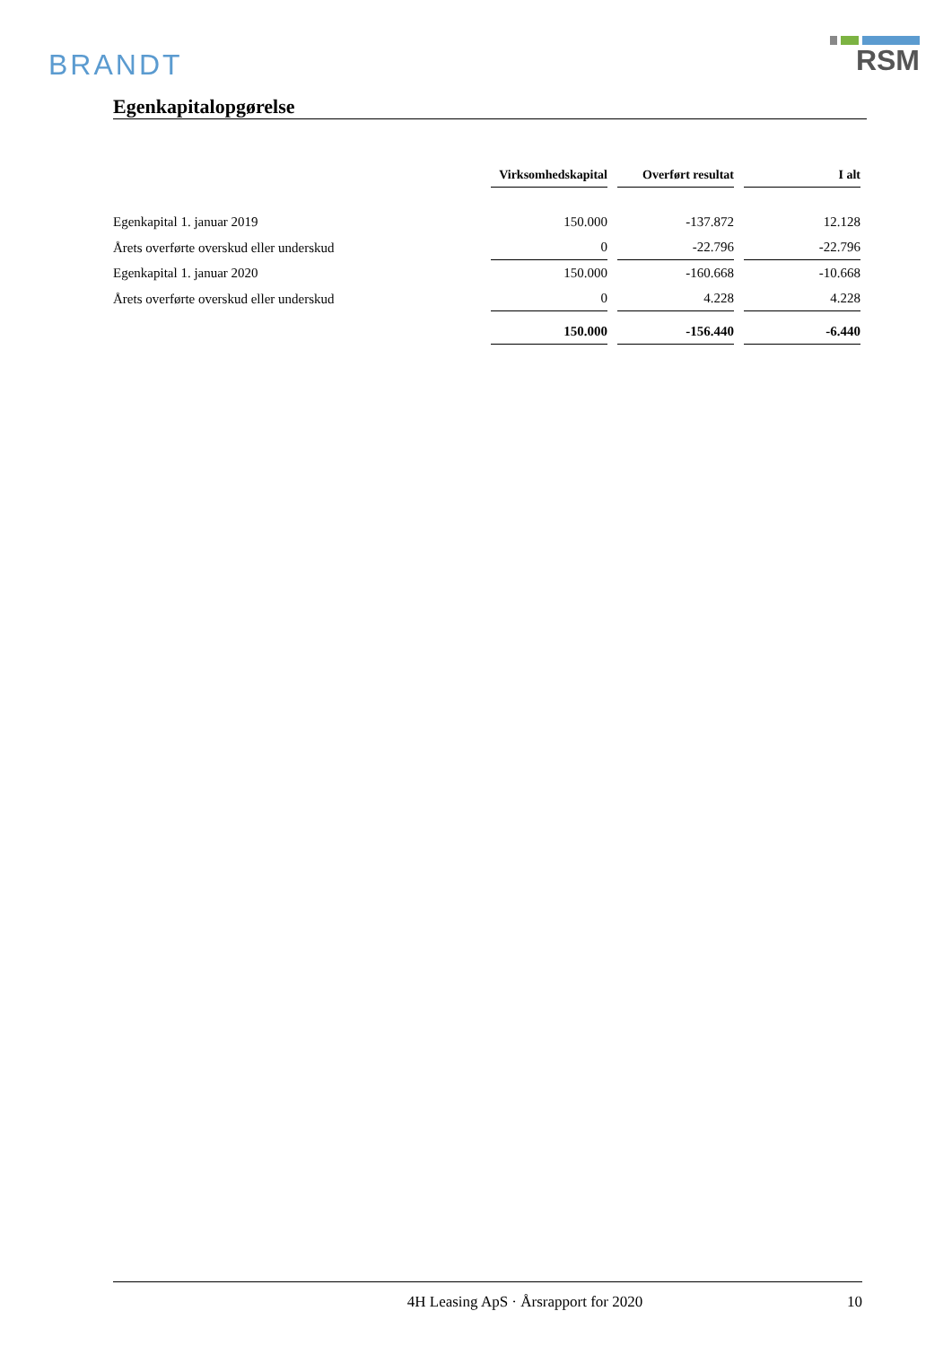BRANDT
RSM
Egenkapitalopgørelse
| | Virksomhedskapital | Overført resultat | I alt |
| Egenkapital 1. januar 2019 | 150.000 | -137.872 | 12.128 |
| Årets overførte overskud eller underskud | 0 | -22.796 | -22.796 |
| Egenkapital 1. januar 2020 | 150.000 | -160.668 | -10.668 |
| Årets overførte overskud eller underskud | 0 | 4.228 | 4.228 |
| | 150.000 | -156.440 | -6.440 |
4H Leasing ApS · Årsrapport for 2020 10